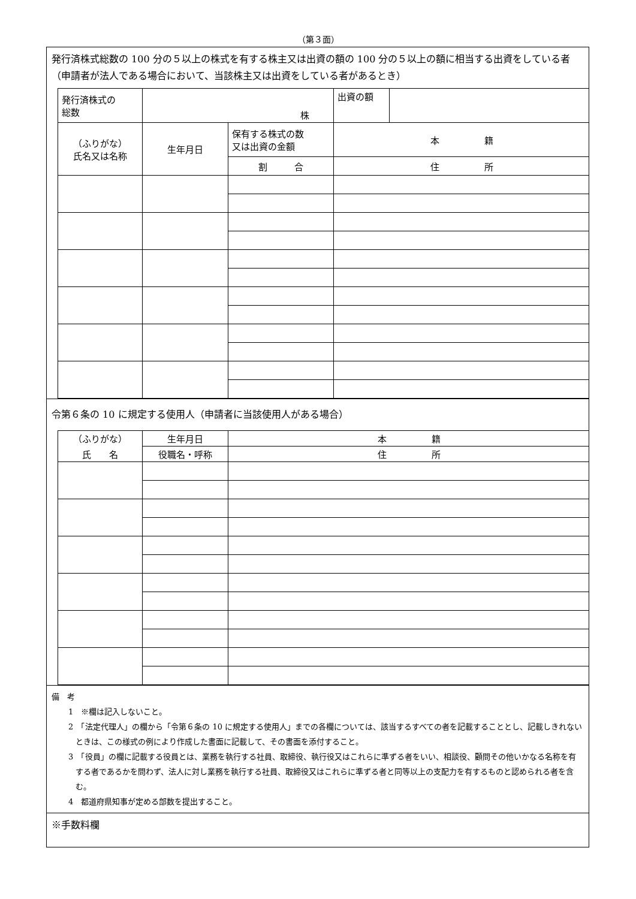（第３面）
発行済株式総数の 100 分の５以上の株式を有する株主又は出資の額の 100 分の５以上の額に相当する出資をしている者（申請者が法人である場合において、当該株主又は出資をしている者があるとき）
| 発行済株式の 総数 | 株 | | 出資の額 | |
| （ふりがな） 氏名又は名称 | 生年月日 | 保有する株式の数 又は出資の金額 | 本 籍 | |
| | | 割 合 | 住 所 | |
令第６条の 10 に規定する使用人（申請者に当該使用人がある場合）
| （ふりがな） | 生年月日 | 本 籍 |
| 氏 名 | 役職名・呼称 | 住 所 |
備　考
1　※欄は記入しないこと。
2　「法定代理人」の欄から「令第６条の 10 に規定する使用人」までの各欄については、該当するすべての者を記載することとし、記載しきれないときは、この様式の例により作成した書面に記載して、その書面を添付すること。
3　「役員」の欄に記載する役員とは、業務を執行する社員、取締役、執行役又はこれらに準ずる者をいい、相談役、顧問その他いかなる名称を有する者であるかを問わず、法人に対し業務を執行する社員、取締役又はこれらに準ずる者と同等以上の支配力を有するものと認められる者を含む。
4　都道府県知事が定める部数を提出すること。
※手数料欄